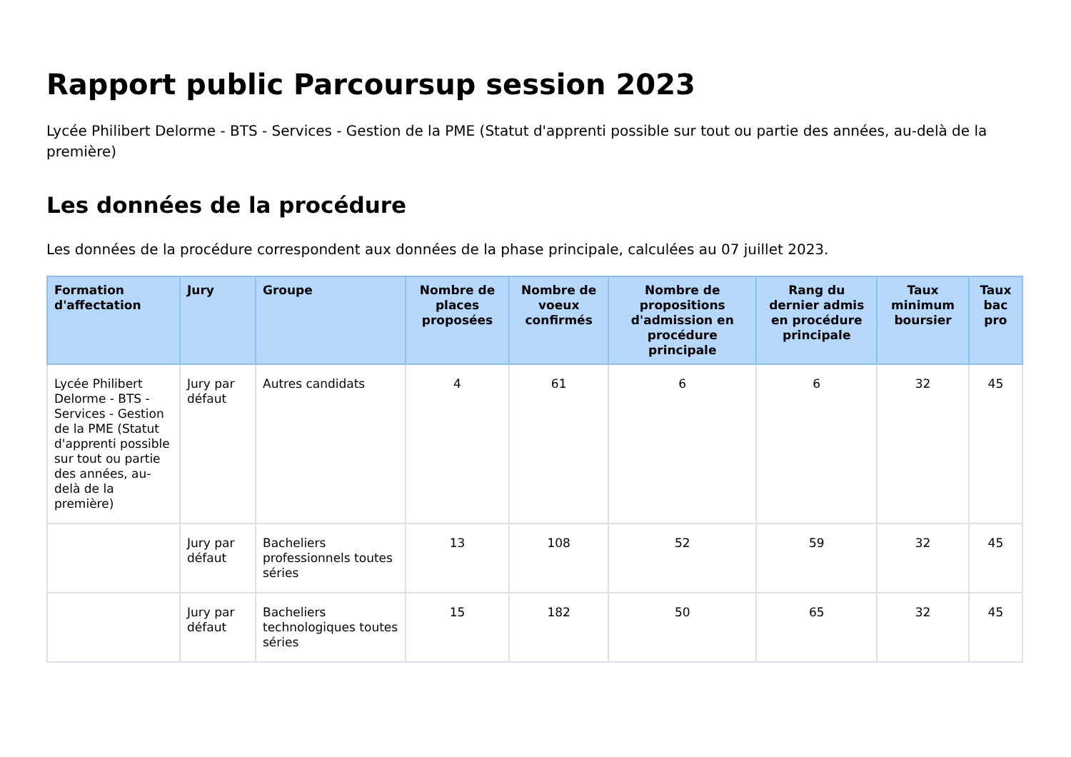Rapport public Parcoursup session 2023
Lycée Philibert Delorme - BTS - Services - Gestion de la PME (Statut d'apprenti possible sur tout ou partie des années, au-delà de la première)
Les données de la procédure
Les données de la procédure correspondent aux données de la phase principale, calculées au 07 juillet 2023.
| Formation d'affectation | Jury | Groupe | Nombre de places proposées | Nombre de voeux confirmés | Nombre de propositions d'admission en procédure principale | Rang du dernier admis en procédure principale | Taux minimum boursier | Taux bac pro |
| --- | --- | --- | --- | --- | --- | --- | --- | --- |
| Lycée Philibert Delorme - BTS - Services - Gestion de la PME (Statut d'apprenti possible sur tout ou partie des années, au-delà de la première) | Jury par défaut | Autres candidats | 4 | 61 | 6 | 6 | 32 | 45 |
| | Jury par défaut | Bacheliers professionnels toutes séries | 13 | 108 | 52 | 59 | 32 | 45 |
| | Jury par défaut | Bacheliers technologiques toutes séries | 15 | 182 | 50 | 65 | 32 | 45 |